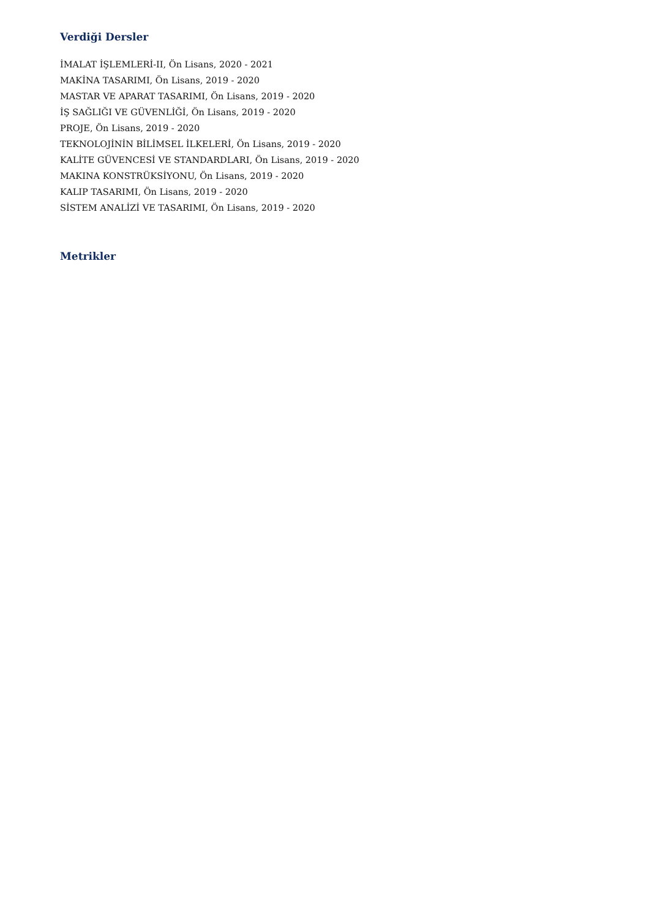Verdiği Dersler
İMALAT İŞLEMLERİ-II, Ön Lisans, 2020 - 2021
MAKİNA TASARIMI, Ön Lisans, 2019 - 2020
MASTAR VE APARAT TASARIMI, Ön Lisans, 2019 - 2020
İŞ SAĞLIĞI VE GÜVENLİĞİ, Ön Lisans, 2019 - 2020
PROJE, Ön Lisans, 2019 - 2020
TEKNOLOJİNİN BİLİMSEL İLKELERİ, Ön Lisans, 2019 - 2020
KALİTE GÜVENCESİ VE STANDARDLARI, Ön Lisans, 2019 - 2020
MAKINA KONSTRÜKSİYONU, Ön Lisans, 2019 - 2020
KALIP TASARIMI, Ön Lisans, 2019 - 2020
SİSTEM ANALİZİ VE TASARIMI, Ön Lisans, 2019 - 2020
Metrikler